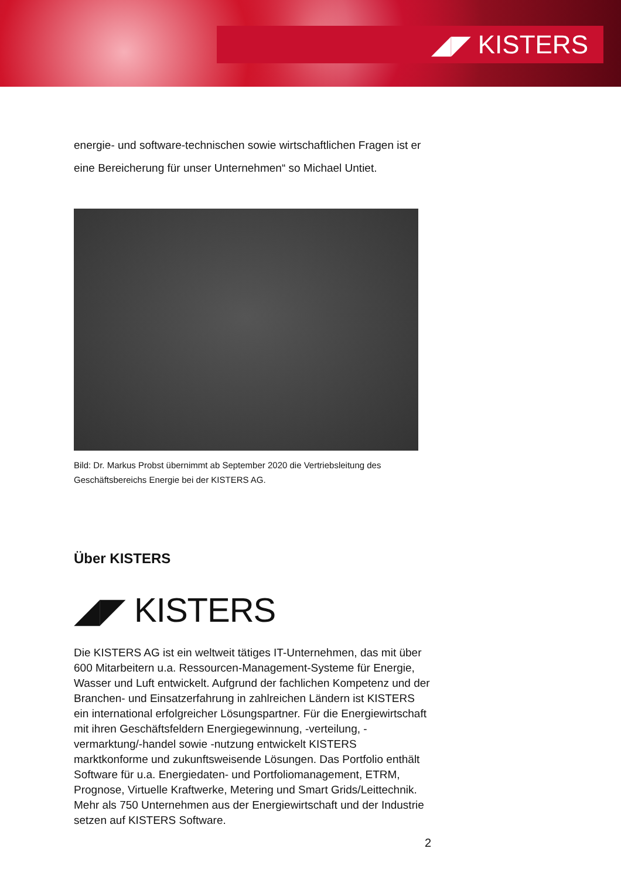◢◤ KISTERS
energie- und software-technischen sowie wirtschaftlichen Fragen ist er eine Bereicherung für unser Unternehmen“ so Michael Untiet.
Bild: Dr. Markus Probst übernimmt ab September 2020 die Vertriebsleitung des Geschäftsbereichs Energie bei der KISTERS AG.
Über KISTERS
◢◤ KISTERS
Die KISTERS AG ist ein weltweit tätiges IT-Unternehmen, das mit über 600 Mitarbeitern u.a. Ressourcen-Management-Systeme für Energie, Wasser und Luft entwickelt. Aufgrund der fachlichen Kompetenz und der Branchen- und Einsatzerfahrung in zahlreichen Ländern ist KISTERS ein international erfolgreicher Lösungspartner. Für die Energiewirtschaft mit ihren Geschäftsfeldern Energiegewinnung, -verteilung, -vermarktung/-handel sowie -nutzung entwickelt KISTERS marktkonforme und zukunftsweisende Lösungen. Das Portfolio enthält Software für u.a. Energiedaten- und Portfoliomanagement, ETRM, Prognose, Virtuelle Kraftwerke, Metering und Smart Grids/Leittechnik. Mehr als 750 Unternehmen aus der Energiewirtschaft und der Industrie setzen auf KISTERS Software.
2